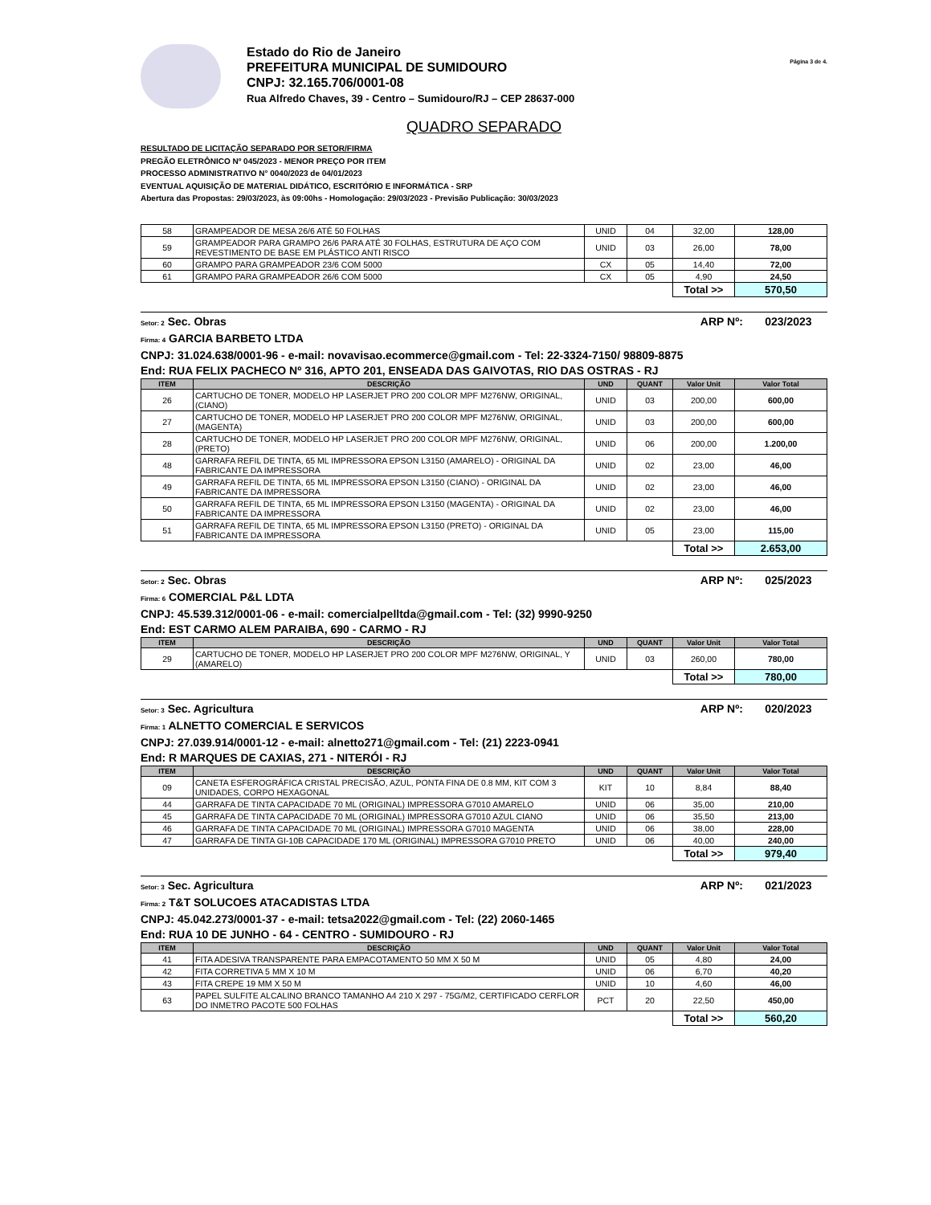Estado do Rio de Janeiro
PREFEITURA MUNICIPAL DE SUMIDOURO
CNPJ: 32.165.706/0001-08
Rua Alfredo Chaves, 39 - Centro – Sumidouro/RJ – CEP 28637-000
Página 3 de 4.
QUADRO SEPARADO
RESULTADO DE LICITAÇÃO SEPARADO POR SETOR/FIRMA
PREGÃO ELETRÔNICO Nº 045/2023 - MENOR PREÇO POR ITEM
PROCESSO ADMINISTRATIVO N° 0040/2023 de 04/01/2023
EVENTUAL AQUISIÇÃO DE MATERIAL DIDÁTICO, ESCRITÓRIO E INFORMÁTICA - SRP
Abertura das Propostas: 29/03/2023, às 09:00hs - Homologação: 29/03/2023 - Previsão Publicação: 30/03/2023
| 58 | GRAMPEADOR DE MESA 26/6 ATÉ 50 FOLHAS | UNID | 04 | 32,00 | 128,00 |
| 59 | GRAMPEADOR PARA GRAMPO 26/6 PARA ATÉ 30 FOLHAS, ESTRUTURA DE AÇO COM REVESTIMENTO DE BASE EM PLÁSTICO ANTI RISCO | UNID | 03 | 26,00 | 78,00 |
| 60 | GRAMPO PARA GRAMPEADOR 23/6 COM 5000 | CX | 05 | 14,40 | 72,00 |
| 61 | GRAMPO PARA GRAMPEADOR 26/6 COM 5000 | CX | 05 | 4,90 | 24,50 |
| | | | | Total >> | 570,50 |
Setor: 2 Sec. Obras ARP Nº: 023/2023
Firma: 4 GARCIA BARBETO LTDA
CNPJ: 31.024.638/0001-96 - e-mail: novavisao.ecommerce@gmail.com - Tel: 22-3324-7150/ 98809-8875
End: RUA FELIX PACHECO Nº 316, APTO 201, ENSEADA DAS GAIVOTAS, RIO DAS OSTRAS - RJ
| ITEM | DESCRIÇÃO | UND | QUANT | Valor Unit | Valor Total |
| --- | --- | --- | --- | --- | --- |
| 26 | CARTUCHO DE TONER, MODELO HP LASERJET PRO 200 COLOR MPF M276NW, ORIGINAL, (CIANO) | UNID | 03 | 200,00 | 600,00 |
| 27 | CARTUCHO DE TONER, MODELO HP LASERJET PRO 200 COLOR MPF M276NW, ORIGINAL, (MAGENTA) | UNID | 03 | 200,00 | 600,00 |
| 28 | CARTUCHO DE TONER, MODELO HP LASERJET PRO 200 COLOR MPF M276NW, ORIGINAL, (PRETO) | UNID | 06 | 200,00 | 1.200,00 |
| 48 | GARRAFA REFIL DE TINTA, 65 ML IMPRESSORA EPSON L3150 (AMARELO) - ORIGINAL DA FABRICANTE DA IMPRESSORA | UNID | 02 | 23,00 | 46,00 |
| 49 | GARRAFA REFIL DE TINTA, 65 ML IMPRESSORA EPSON L3150 (CIANO) - ORIGINAL DA FABRICANTE DA IMPRESSORA | UNID | 02 | 23,00 | 46,00 |
| 50 | GARRAFA REFIL DE TINTA, 65 ML IMPRESSORA EPSON L3150 (MAGENTA) - ORIGINAL DA FABRICANTE DA IMPRESSORA | UNID | 02 | 23,00 | 46,00 |
| 51 | GARRAFA REFIL DE TINTA, 65 ML IMPRESSORA EPSON L3150 (PRETO) - ORIGINAL DA FABRICANTE DA IMPRESSORA | UNID | 05 | 23,00 | 115,00 |
| | | | | Total >> | 2.653,00 |
Setor: 2 Sec. Obras ARP Nº: 025/2023
Firma: 6 COMERCIAL P&L LDTA
CNPJ: 45.539.312/0001-06 - e-mail: comercialpelltda@gmail.com - Tel: (32) 9990-9250
End: EST CARMO ALEM PARAIBA, 690 - CARMO - RJ
| ITEM | DESCRIÇÃO | UND | QUANT | Valor Unit | Valor Total |
| --- | --- | --- | --- | --- | --- |
| 29 | CARTUCHO DE TONER, MODELO HP LASERJET PRO 200 COLOR MPF M276NW, ORIGINAL, Y (AMARELO) | UNID | 03 | 260,00 | 780,00 |
| | | | | Total >> | 780,00 |
Setor: 3 Sec. Agricultura ARP Nº: 020/2023
Firma: 1 ALNETTO COMERCIAL E SERVICOS
CNPJ: 27.039.914/0001-12 - e-mail: alnetto271@gmail.com - Tel: (21) 2223-0941
End: R MARQUES DE CAXIAS, 271 - NITERÓI - RJ
| ITEM | DESCRIÇÃO | UND | QUANT | Valor Unit | Valor Total |
| --- | --- | --- | --- | --- | --- |
| 09 | CANETA ESFEROGRÁFICA CRISTAL PRECISÃO, AZUL, PONTA FINA DE 0.8 MM, KIT COM 3 UNIDADES, CORPO HEXAGONAL | KIT | 10 | 8,84 | 88,40 |
| 44 | GARRAFA DE TINTA CAPACIDADE 70 ML (ORIGINAL) IMPRESSORA G7010 AMARELO | UNID | 06 | 35,00 | 210,00 |
| 45 | GARRAFA DE TINTA CAPACIDADE 70 ML (ORIGINAL) IMPRESSORA G7010 AZUL CIANO | UNID | 06 | 35,50 | 213,00 |
| 46 | GARRAFA DE TINTA CAPACIDADE 70 ML (ORIGINAL) IMPRESSORA G7010 MAGENTA | UNID | 06 | 38,00 | 228,00 |
| 47 | GARRAFA DE TINTA GI-10B CAPACIDADE 170 ML (ORIGINAL) IMPRESSORA G7010 PRETO | UNID | 06 | 40,00 | 240,00 |
| | | | | Total >> | 979,40 |
Setor: 3 Sec. Agricultura ARP Nº: 021/2023
Firma: 2 T&T SOLUCOES ATACADISTAS LTDA
CNPJ: 45.042.273/0001-37 - e-mail: tetsa2022@gmail.com - Tel: (22) 2060-1465
End: RUA 10 DE JUNHO - 64 - CENTRO - SUMIDOURO - RJ
| ITEM | DESCRIÇÃO | UND | QUANT | Valor Unit | Valor Total |
| --- | --- | --- | --- | --- | --- |
| 41 | FITA ADESIVA TRANSPARENTE PARA EMPACOTAMENTO 50 MM X 50 M | UNID | 05 | 4,80 | 24,00 |
| 42 | FITA CORRETIVA 5 MM X 10 M | UNID | 06 | 6,70 | 40,20 |
| 43 | FITA CREPE 19 MM X 50 M | UNID | 10 | 4,60 | 46,00 |
| 63 | PAPEL SULFITE ALCALINO BRANCO TAMANHO A4 210 X 297 - 75G/M2, CERTIFICADO CERFLOR DO INMETRO PACOTE 500 FOLHAS | PCT | 20 | 22,50 | 450,00 |
| | | | | Total >> | 560,20 |